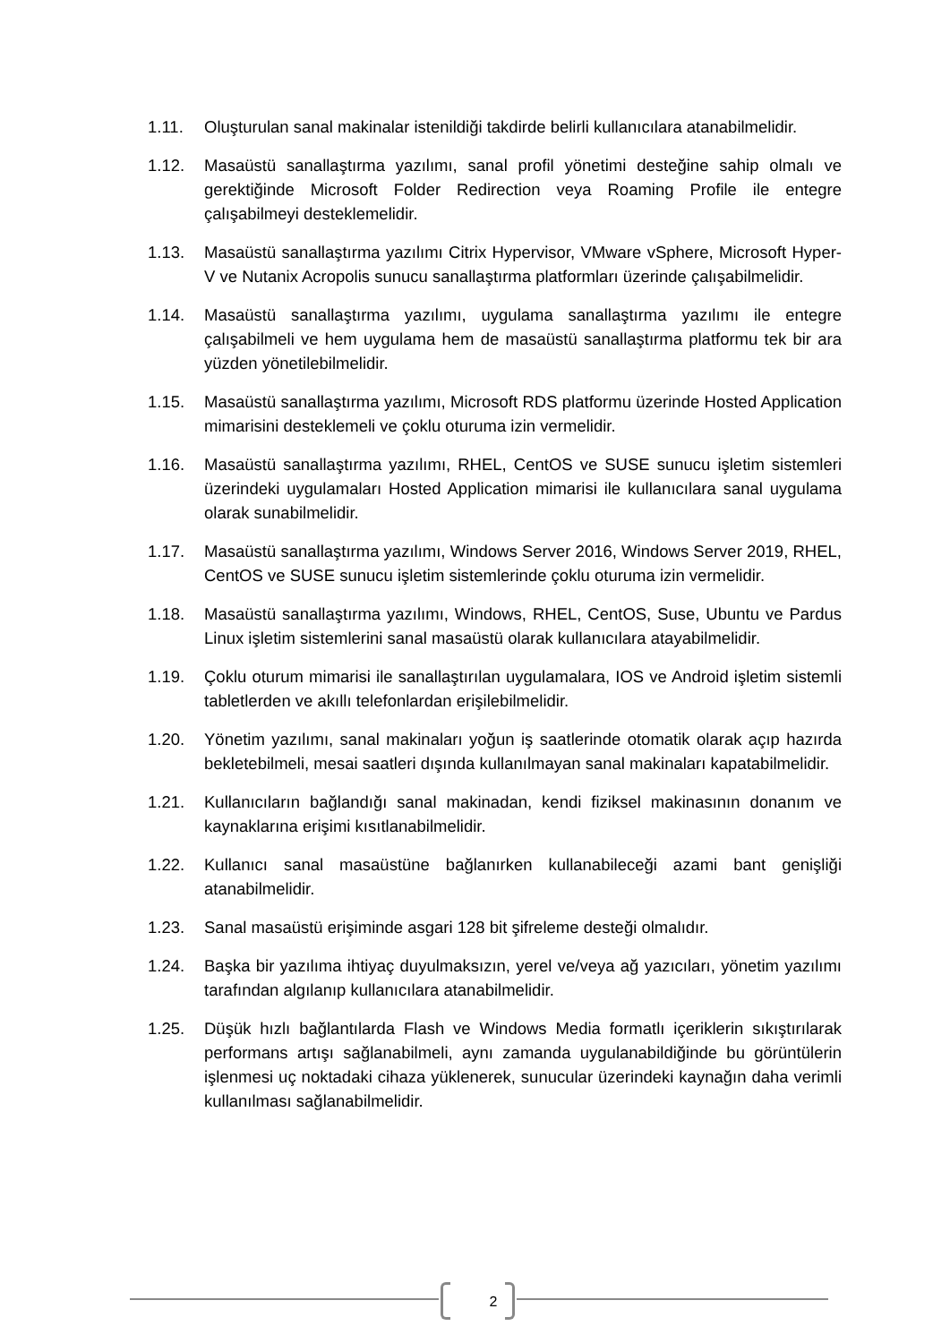1.11. Oluşturulan sanal makinalar istenildiği takdirde belirli kullanıcılara atanabilmelidir.
1.12. Masaüstü sanallaştırma yazılımı, sanal profil yönetimi desteğine sahip olmalı ve gerektiğinde Microsoft Folder Redirection veya Roaming Profile ile entegre çalışabilmeyi desteklemelidir.
1.13. Masaüstü sanallaştırma yazılımı Citrix Hypervisor, VMware vSphere, Microsoft Hyper-V ve Nutanix Acropolis sunucu sanallaştırma platformları üzerinde çalışabilmelidir.
1.14. Masaüstü sanallaştırma yazılımı, uygulama sanallaştırma yazılımı ile entegre çalışabilmeli ve hem uygulama hem de masaüstü sanallaştırma platformu tek bir ara yüzden yönetilebilmelidir.
1.15. Masaüstü sanallaştırma yazılımı, Microsoft RDS platformu üzerinde Hosted Application mimarisini desteklemeli ve çoklu oturuma izin vermelidir.
1.16. Masaüstü sanallaştırma yazılımı, RHEL, CentOS ve SUSE sunucu işletim sistemleri üzerindeki uygulamaları Hosted Application mimarisi ile kullanıcılara sanal uygulama olarak sunabilmelidir.
1.17. Masaüstü sanallaştırma yazılımı, Windows Server 2016, Windows Server 2019, RHEL, CentOS ve SUSE sunucu işletim sistemlerinde çoklu oturuma izin vermelidir.
1.18. Masaüstü sanallaştırma yazılımı, Windows, RHEL, CentOS, Suse, Ubuntu ve Pardus Linux işletim sistemlerini sanal masaüstü olarak kullanıcılara atayabilmelidir.
1.19. Çoklu oturum mimarisi ile sanallaştırılan uygulamalara, IOS ve Android işletim sistemli tabletlerden ve akıllı telefonlardan erişilebilmelidir.
1.20. Yönetim yazılımı, sanal makinaları yoğun iş saatlerinde otomatik olarak açıp hazırda bekletebilmeli, mesai saatleri dışında kullanılmayan sanal makinaları kapatabilmelidir.
1.21. Kullanıcıların bağlandığı sanal makinadan, kendi fiziksel makinasının donanım ve kaynaklarına erişimi kısıtlanabilmelidir.
1.22. Kullanıcı sanal masaüstüne bağlanırken kullanabileceği azami bant genişliği atanabilmelidir.
1.23. Sanal masaüstü erişiminde asgari 128 bit şifreleme desteği olmalıdır.
1.24. Başka bir yazılıma ihtiyaç duyulmaksızın, yerel ve/veya ağ yazıcıları, yönetim yazılımı tarafından algılanıp kullanıcılara atanabilmelidir.
1.25. Düşük hızlı bağlantılarda Flash ve Windows Media formatlı içeriklerin sıkıştırılarak performans artışı sağlanabilmeli, aynı zamanda uygulanabildiğinde bu görüntülerin işlenmesi uç noktadaki cihaza yüklenerek, sunucular üzerindeki kaynağın daha verimli kullanılması sağlanabilmelidir.
2